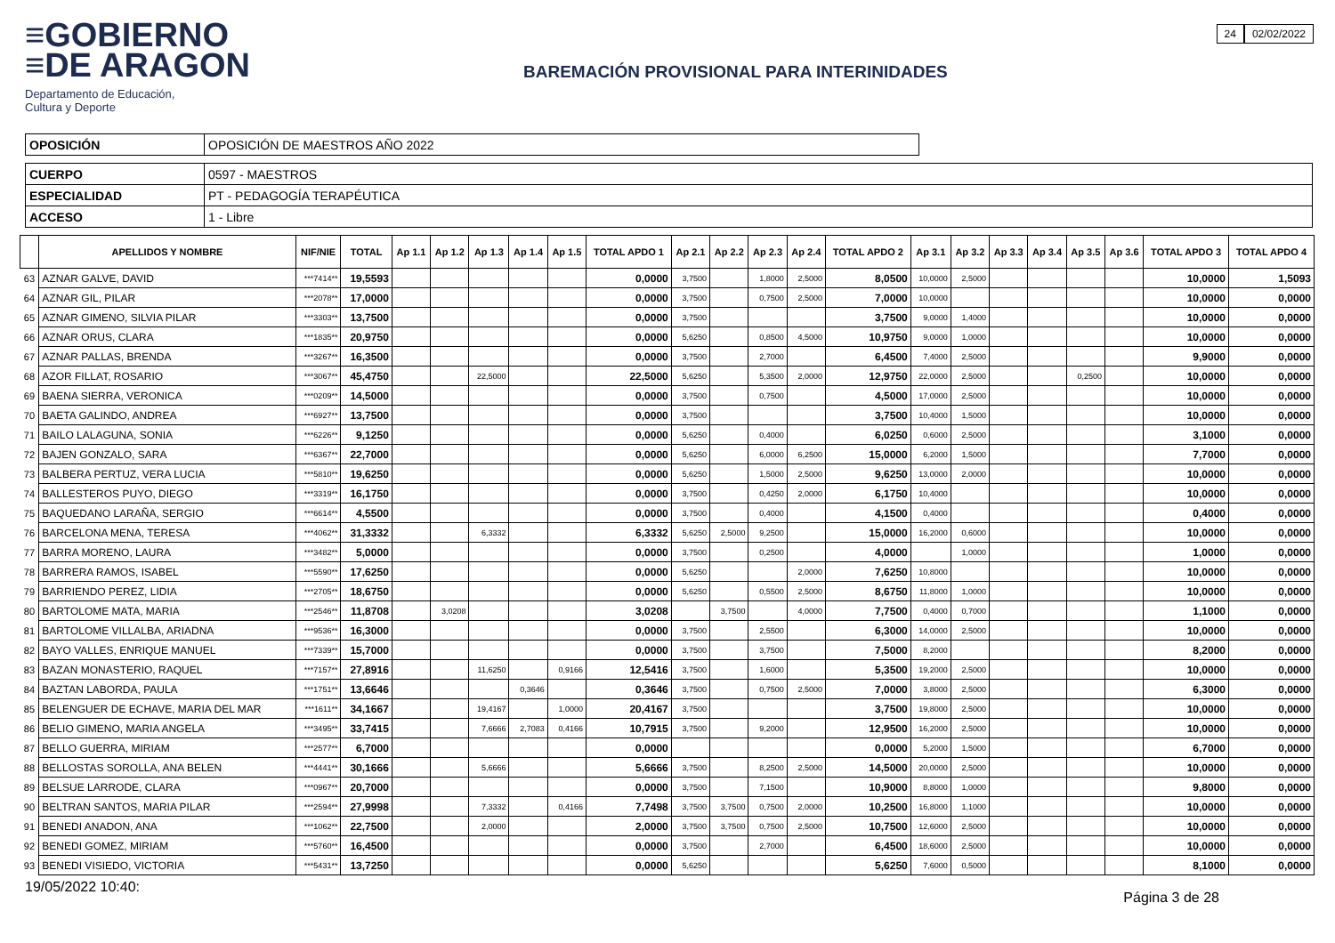≡GOBIERNO
≡DE ARAGON
Departamento de Educación,
Cultura y Deporte
BAREMACIÓN PROVISIONAL PARA INTERINIDADES
24 02/02/2022
| OPOSICIÓN | OPOSICIÓN DE MAESTROS AÑO 2022 |
| CUERPO | 0597 - MAESTROS |
| ESPECIALIDAD | PT - PEDAGOGÍA TERAPÉUTICA |
| ACCESO | 1 - Libre |
| | APELLIDOS Y NOMBRE | NIF/NIE | TOTAL | Ap 1.1 | Ap 1.2 | Ap 1.3 | Ap 1.4 | Ap 1.5 | TOTAL APDO 1 | Ap 2.1 | Ap 2.2 | Ap 2.3 | Ap 2.4 | TOTAL APDO 2 | Ap 3.1 | Ap 3.2 | Ap 3.3 | Ap 3.4 | Ap 3.5 | Ap 3.6 | TOTAL APDO 3 | TOTAL APDO 4 |
| --- | --- | --- | --- | --- | --- | --- | --- | --- | --- | --- | --- | --- | --- | --- | --- | --- | --- | --- | --- | --- | --- | --- |
| 63 | AZNAR GALVE, DAVID | ***7414** | 19,5593 | | | | | | 0,0000 | 3,7500 | | 1,8000 | 2,5000 | 8,0500 | 10,0000 | 2,5000 | | | | | 10,0000 | 1,5093 |
| 64 | AZNAR GIL, PILAR | ***2078** | 17,0000 | | | | | | 0,0000 | 3,7500 | | 0,7500 | 2,5000 | 7,0000 | 10,0000 | | | | | | 10,0000 | 0,0000 |
| 65 | AZNAR GIMENO, SILVIA PILAR | ***3303** | 13,7500 | | | | | | 0,0000 | 3,7500 | | | | 3,7500 | 9,0000 | 1,4000 | | | | | 10,0000 | 0,0000 |
| 66 | AZNAR ORUS, CLARA | ***1835** | 20,9750 | | | | | | 0,0000 | 5,6250 | | 0,8500 | 4,5000 | 10,9750 | 9,0000 | 1,0000 | | | | | 10,0000 | 0,0000 |
| 67 | AZNAR PALLAS, BRENDA | ***3267** | 16,3500 | | | | | | 0,0000 | 3,7500 | | 2,7000 | | 6,4500 | 7,4000 | 2,5000 | | | | | 9,9000 | 0,0000 |
| 68 | AZOR FILLAT, ROSARIO | ***3067** | 45,4750 | | | 22,5000 | | | 22,5000 | 5,6250 | | 5,3500 | 2,0000 | 12,9750 | 22,0000 | 2,5000 | | | 0,2500 | | 10,0000 | 0,0000 |
| 69 | BAENA SIERRA, VERONICA | ***0209** | 14,5000 | | | | | | 0,0000 | 3,7500 | | 0,7500 | | 4,5000 | 17,0000 | 2,5000 | | | | | 10,0000 | 0,0000 |
| 70 | BAETA GALINDO, ANDREA | ***6927** | 13,7500 | | | | | | 0,0000 | 3,7500 | | | | 3,7500 | 10,4000 | 1,5000 | | | | | 10,0000 | 0,0000 |
| 71 | BAILO LALAGUNA, SONIA | ***6226** | 9,1250 | | | | | | 0,0000 | 5,6250 | | 0,4000 | | 6,0250 | 0,6000 | 2,5000 | | | | | 3,1000 | 0,0000 |
| 72 | BAJEN GONZALO, SARA | ***6367** | 22,7000 | | | | | | 0,0000 | 5,6250 | | 6,0000 | 6,2500 | 15,0000 | 6,2000 | 1,5000 | | | | | 7,7000 | 0,0000 |
| 73 | BALBERA PERTUZ, VERA LUCIA | ***5810** | 19,6250 | | | | | | 0,0000 | 5,6250 | | 1,5000 | 2,5000 | 9,6250 | 13,0000 | 2,0000 | | | | | 10,0000 | 0,0000 |
| 74 | BALLESTEROS PUYO, DIEGO | ***3319** | 16,1750 | | | | | | 0,0000 | 3,7500 | | 0,4250 | 2,0000 | 6,1750 | 10,4000 | | | | | | 10,0000 | 0,0000 |
| 75 | BAQUEDANO LARAÑA, SERGIO | ***6614** | 4,5500 | | | | | | 0,0000 | 3,7500 | | 0,4000 | | 4,1500 | 0,4000 | | | | | | 0,4000 | 0,0000 |
| 76 | BARCELONA MENA, TERESA | ***4062** | 31,3332 | | | 6,3332 | | | 6,3332 | 5,6250 | 2,5000 | 9,2500 | | 15,0000 | 16,2000 | 0,6000 | | | | | 10,0000 | 0,0000 |
| 77 | BARRA MORENO, LAURA | ***3482** | 5,0000 | | | | | | 0,0000 | 3,7500 | | 0,2500 | | 4,0000 | | 1,0000 | | | | | 1,0000 | 0,0000 |
| 78 | BARRERA RAMOS, ISABEL | ***5590** | 17,6250 | | | | | | 0,0000 | 5,6250 | | | 2,0000 | 7,6250 | 10,8000 | | | | | | 10,0000 | 0,0000 |
| 79 | BARRIENDO PEREZ, LIDIA | ***2705** | 18,6750 | | | | | | 0,0000 | 5,6250 | | 0,5500 | 2,5000 | 8,6750 | 11,8000 | 1,0000 | | | | | 10,0000 | 0,0000 |
| 80 | BARTOLOME MATA, MARIA | ***2546** | 11,8708 | | 3,0208 | | | | 3,0208 | | 3,7500 | | 4,0000 | 7,7500 | 0,4000 | 0,7000 | | | | | 1,1000 | 0,0000 |
| 81 | BARTOLOME VILLALBA, ARIADNA | ***9536** | 16,3000 | | | | | | 0,0000 | 3,7500 | | 2,5500 | | 6,3000 | 14,0000 | 2,5000 | | | | | 10,0000 | 0,0000 |
| 82 | BAYO VALLES, ENRIQUE MANUEL | ***7339** | 15,7000 | | | | | | 0,0000 | 3,7500 | | 3,7500 | | 7,5000 | 8,2000 | | | | | | 8,2000 | 0,0000 |
| 83 | BAZAN MONASTERIO, RAQUEL | ***7157** | 27,8916 | | | 11,6250 | | 0,9166 | 12,5416 | 3,7500 | | 1,6000 | | 5,3500 | 19,2000 | 2,5000 | | | | | 10,0000 | 0,0000 |
| 84 | BAZTAN LABORDA, PAULA | ***1751** | 13,6646 | | | | 0,3646 | | 0,3646 | 3,7500 | | 0,7500 | 2,5000 | 7,0000 | 3,8000 | 2,5000 | | | | | 6,3000 | 0,0000 |
| 85 | BELENGUER DE ECHAVE, MARIA DEL MAR | ***1611** | 34,1667 | | | 19,4167 | | 1,0000 | 20,4167 | 3,7500 | | | | 3,7500 | 19,8000 | 2,5000 | | | | | 10,0000 | 0,0000 |
| 86 | BELIO GIMENO, MARIA ANGELA | ***3495** | 33,7415 | | | 7,6666 | 2,7083 | 0,4166 | 10,7915 | 3,7500 | | 9,2000 | | 12,9500 | 16,2000 | 2,5000 | | | | | 10,0000 | 0,0000 |
| 87 | BELLO GUERRA, MIRIAM | ***2577** | 6,7000 | | | | | | 0,0000 | | | | | 0,0000 | 5,2000 | 1,5000 | | | | | 6,7000 | 0,0000 |
| 88 | BELLOSTAS SOROLLA, ANA BELEN | ***4441** | 30,1666 | | | 5,6666 | | | 5,6666 | 3,7500 | | 8,2500 | 2,5000 | 14,5000 | 20,0000 | 2,5000 | | | | | 10,0000 | 0,0000 |
| 89 | BELSUE LARRODE, CLARA | ***0967** | 20,7000 | | | | | | 0,0000 | 3,7500 | | 7,1500 | | 10,9000 | 8,8000 | 1,0000 | | | | | 9,8000 | 0,0000 |
| 90 | BELTRAN SANTOS, MARIA PILAR | ***2594** | 27,9998 | | | 7,3332 | | 0,4166 | 7,7498 | 3,7500 | 3,7500 | 0,7500 | 2,0000 | 10,2500 | 16,8000 | 1,1000 | | | | | 10,0000 | 0,0000 |
| 91 | BENEDI ANADON, ANA | ***1062** | 22,7500 | | | 2,0000 | | | 2,0000 | 3,7500 | 3,7500 | 0,7500 | 2,5000 | 10,7500 | 12,6000 | 2,5000 | | | | | 10,0000 | 0,0000 |
| 92 | BENEDI GOMEZ, MIRIAM | ***5760** | 16,4500 | | | | | | 0,0000 | 3,7500 | | 2,7000 | | 6,4500 | 18,6000 | 2,5000 | | | | | 10,0000 | 0,0000 |
| 93 | BENEDI VISIEDO, VICTORIA | ***5431** | 13,7250 | | | | | | 0,0000 | 5,6250 | | | | 5,6250 | 7,6000 | 0,5000 | | | | | 8,1000 | 0,0000 |
19/05/2022 10:40: Página 3 de 28